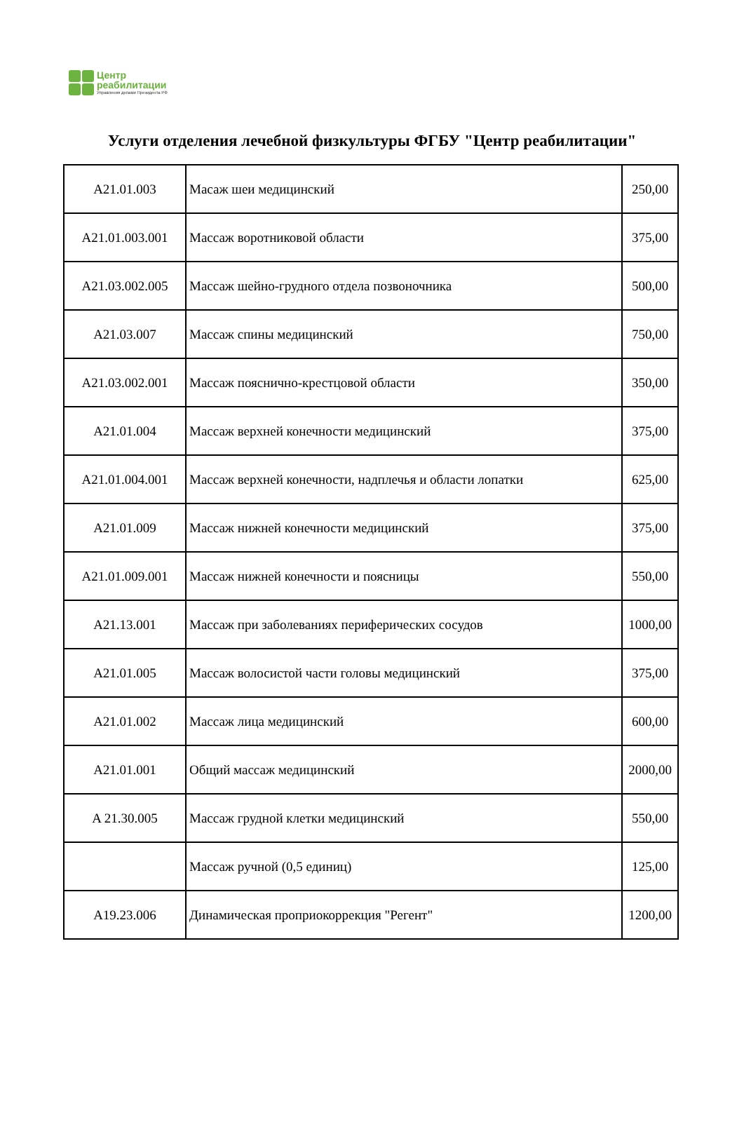Центр
реабилитации
Управления делами Президента РФ
Услуги отделения лечебной физкультуры ФГБУ "Центр реабилитации"
| A21.01.003 | Масаж шеи медицинский | 250,00 |
| A21.01.003.001 | Массаж воротниковой области | 375,00 |
| A21.03.002.005 | Массаж шейно-грудного отдела позвоночника | 500,00 |
| A21.03.007 | Массаж спины медицинский | 750,00 |
| A21.03.002.001 | Массаж пояснично-крестцовой области | 350,00 |
| A21.01.004 | Массаж верхней конечности медицинский | 375,00 |
| A21.01.004.001 | Массаж верхней конечности, надплечья и области лопатки | 625,00 |
| A21.01.009 | Массаж нижней конечности медицинский | 375,00 |
| A21.01.009.001 | Массаж нижней конечности и поясницы | 550,00 |
| A21.13.001 | Массаж при заболеваниях периферических сосудов | 1000,00 |
| A21.01.005 | Массаж волосистой части головы медицинский | 375,00 |
| A21.01.002 | Массаж лица медицинский | 600,00 |
| A21.01.001 | Общий массаж медицинский | 2000,00 |
| A 21.30.005 | Массаж грудной клетки медицинский | 550,00 |
| | Массаж ручной (0,5 единиц) | 125,00 |
| A19.23.006 | Динамическая проприокоррекция "Регент" | 1200,00 |